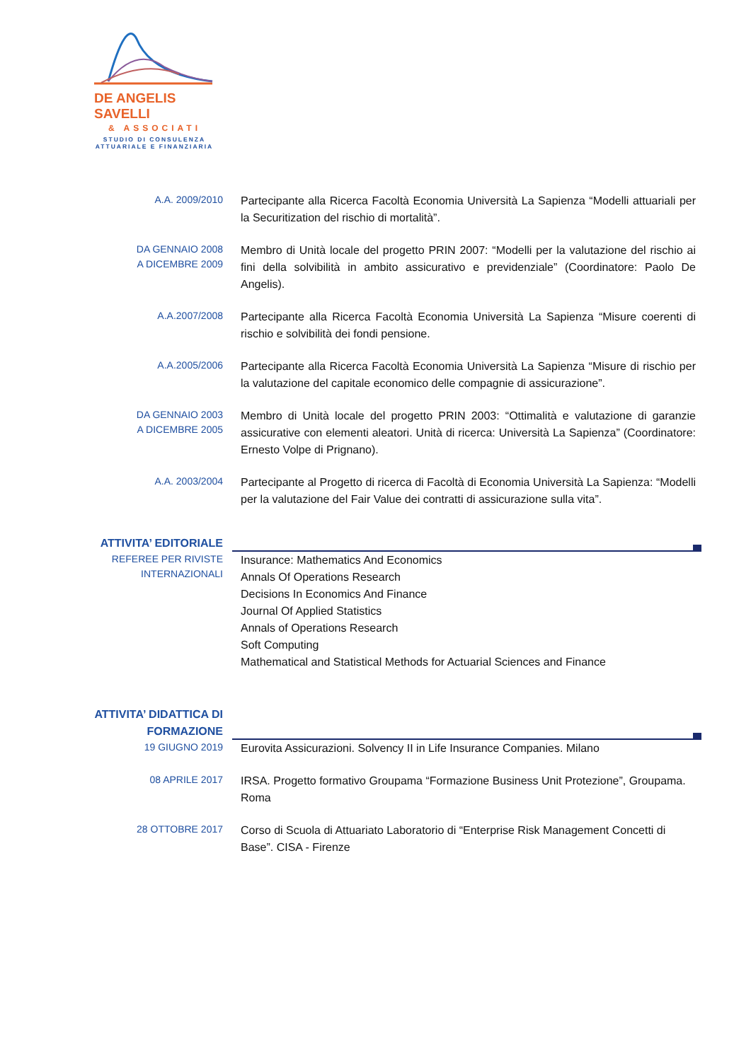DE ANGELIS SAVELLI
& ASSOCIATI
STUDIO DI CONSULENZA
ATTUARIALE E FINANZIARIA
A.A. 2009/2010
Partecipante alla Ricerca Facoltà Economia Università La Sapienza “Modelli attuariali per la Securitization del rischio di mortalità”.
DA GENNAIO 2008
A DICEMBRE 2009
Membro di Unità locale del progetto PRIN 2007: “Modelli per la valutazione del rischio ai fini della solvibilità in ambito assicurativo e previdenziale” (Coordinatore: Paolo De Angelis).
A.A.2007/2008
Partecipante alla Ricerca Facoltà Economia Università La Sapienza “Misure coerenti di rischio e solvibilità dei fondi pensione.
A.A.2005/2006
Partecipante alla Ricerca Facoltà Economia Università La Sapienza “Misure di rischio per la valutazione del capitale economico delle compagnie di assicurazione”.
DA GENNAIO 2003
A DICEMBRE 2005
Membro di Unità locale del progetto PRIN 2003: “Ottimalità e valutazione di garanzie assicurative con elementi aleatori. Unità di ricerca: Università La Sapienza” (Coordinatore: Ernesto Volpe di Prignano).
A.A. 2003/2004
Partecipante al Progetto di ricerca di Facoltà di Economia Università La Sapienza: “Modelli per la valutazione del Fair Value dei contratti di assicurazione sulla vita”.
ATTIVITA’ EDITORIALE
REFEREE PER RIVISTE
INTERNAZIONALI
Insurance: Mathematics And Economics
Annals Of Operations Research
Decisions In Economics And Finance
Journal Of Applied Statistics
Annals of Operations Research
Soft Computing
Mathematical and Statistical Methods for Actuarial Sciences and Finance
ATTIVITA’ DIDATTICA DI
FORMAZIONE
19 GIUGNO 2019
Eurovita Assicurazioni. Solvency II in Life Insurance Companies. Milano
08 APRILE 2017
IRSA. Progetto formativo Groupama “Formazione Business Unit Protezione”, Groupama. Roma
28 OTTOBRE 2017
Corso di Scuola di Attuariato Laboratorio di “Enterprise Risk Management Concetti di Base”. CISA - Firenze